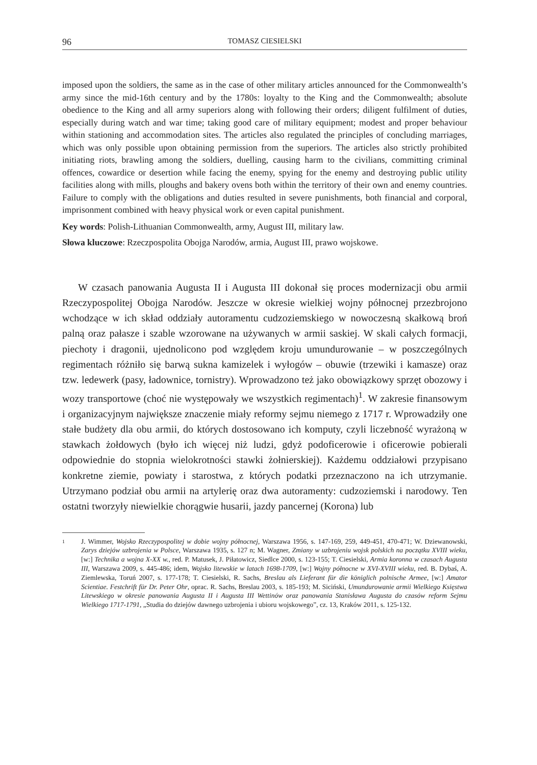96 TOMASZ CIESIELSKI
imposed upon the soldiers, the same as in the case of other military articles announced for the Commonwealth’s army since the mid-16th century and by the 1780s: loyalty to the King and the Commonwealth; absolute obedience to the King and all army superiors along with following their orders; diligent fulfilment of duties, especially during watch and war time; taking good care of military equipment; modest and proper behaviour within stationing and accommodation sites. The articles also regulated the principles of concluding marriages, which was only possible upon obtaining permission from the superiors. The articles also strictly prohibited initiating riots, brawling among the soldiers, duelling, causing harm to the civilians, committing criminal offences, cowardice or desertion while facing the enemy, spying for the enemy and destroying public utility facilities along with mills, ploughs and bakery ovens both within the territory of their own and enemy countries. Failure to comply with the obligations and duties resulted in severe punishments, both financial and corporal, imprisonment combined with heavy physical work or even capital punishment.
Key words: Polish-Lithuanian Commonwealth, army, August III, military law.
Słowa kluczowe: Rzeczpospolita Obojga Narodów, armia, August III, prawo wojskowe.
W czasach panowania Augusta II i Augusta III dokonał się proces modernizacji obu armii Rzeczypospolitej Obojga Narodów. Jeszcze w okresie wielkiej wojny północnej przezbrojono wchodzące w ich skład oddziały autoramentu cudzoziemskiego w nowoczesną skałkową broń palną oraz pałasze i szable wzorowane na używanych w armii saskiej. W skali całych formacji, piechoty i dragonii, ujednolicono pod względem kroju umundurowanie – w poszczególnych regimentach różniło się barwą sukna kamizelek i wyłogów – obuwie (trzewiki i kamasze) oraz tzw. ledewerk (pasy, ładownice, tornistry). Wprowadzono też jako obowiązkowy sprzęt obozowy i wozy transportowe (choć nie występowały we wszystkich regimentach)<sup>1</sup>. W zakresie finansowym i organizacyjnym największe znaczenie miały reformy sejmu niemego z 1717 r. Wprowadziły one stałe budżety dla obu armii, do których dostosowano ich komputy, czyli liczebność wyrażoną w stawkach żołdowych (było ich więcej niż ludzi, gdyż podoficerowie i oficerowie pobierali odpowiednie do stopnia wielokrotności stawki żołnierskiej). Każdemu oddziałowi przypisano konkretne ziemie, powiaty i starostwa, z których podatki przeznaczono na ich utrzymanie. Utrzymano podział obu armii na artylerię oraz dwa autoramenty: cudzoziemski i narodowy. Ten ostatni tworzyły niewielkie chorągwie husarii, jazdy pancernej (Korona) lub
1
J. Wimmer, Wojsko Rzeczypospolitej w dobie wojny północnej, Warszawa 1956, s. 147-169, 259, 449-451, 470-471; W. Dziewanowski, Zarys dziejów uzbrojenia w Polsce, Warszawa 1935, s. 127 n; M. Wagner, Zmiany w uzbrojeniu wojsk polskich na początku XVIII wieku, [w:] Technika a wojna X-XX w., red. P. Matusek, J. Piłatowicz, Siedlce 2000, s. 123-155; T. Ciesielski, Armia koronna w czasach Augusta III, Warszawa 2009, s. 445-486; idem, Wojsko litewskie w latach 1698-1709, [w:] Wojny północne w XVI-XVIII wieku, red. B. Dybaś, A. Ziemlewska, Toruń 2007, s. 177-178; T. Ciesielski, R. Sachs, Breslau als Lieferant für die königlich polnische Armee, [w:] Amator Scientiae. Festchrift für Dr. Peter Ohr, oprac. R. Sachs, Breslau 2003, s. 185-193; M. Siciński, Umundurowanie armii Wielkiego Księstwa Litewskiego w okresie panowania Augusta II i Augusta III Wettinów oraz panowania Stanisława Augusta do czasów reform Sejmu Wielkiego 1717-1791, „Studia do dziejów dawnego uzbrojenia i ubioru wojskowego”, cz. 13, Kraków 2011, s. 125-132.